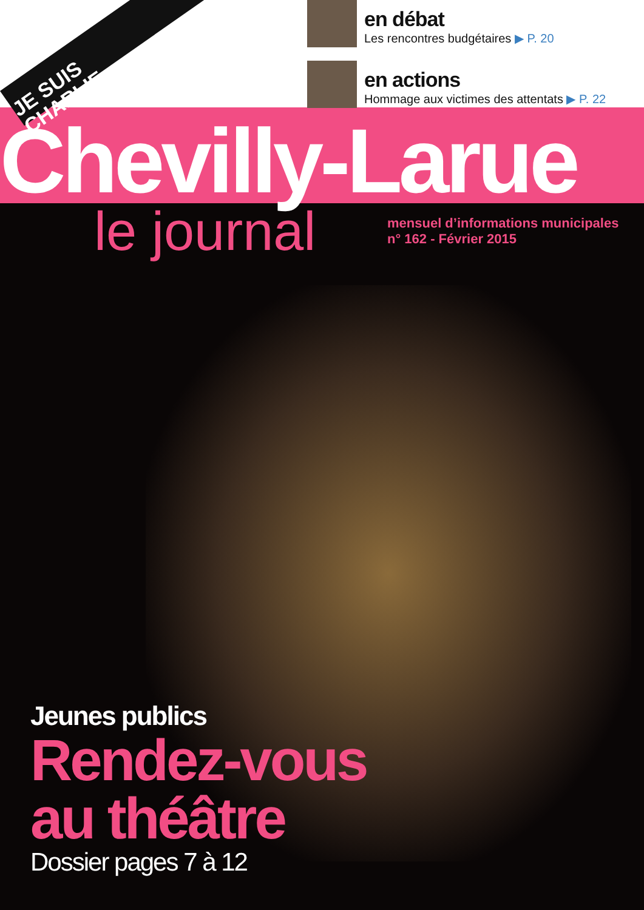en débat
Les rencontres budgétaires ▶ P. 20
en actions
Hommage aux victimes des attentats ▶ P. 22
JE SUIS
CHARLIE
Chevilly-Larue
le journal
mensuel d’informations municipales
n° 162 - Février 2015
Jeunes publics
Rendez-vous
au théâtre
Dossier pages 7 à 12